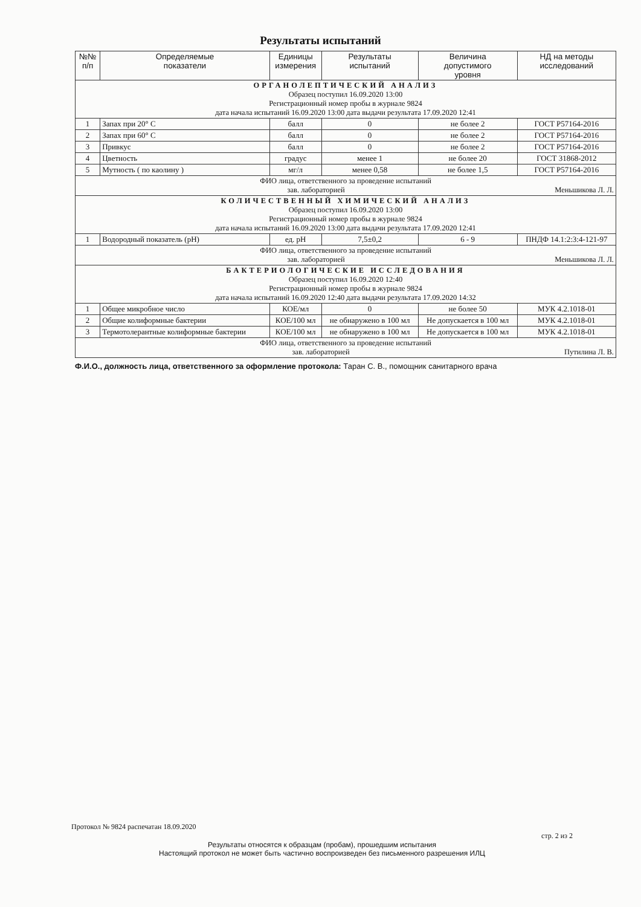Результаты испытаний
| №№ п/п | Определяемые показатели | Единицы измерения | Результаты испытаний | Величина допустимого уровня | НД на методы исследований |
| --- | --- | --- | --- | --- | --- |
| ОРГАНОЛЕПТИЧЕСКИЙ АНАЛИЗ Образец поступил 16.09.2020 13:00 Регистрационный номер пробы в журнале 9824 дата начала испытаний 16.09.2020 13:00 дата выдачи результата 17.09.2020 12:41 | | | | | |
| 1 | Запах при 20° С | балл | 0 | не более 2 | ГОСТ Р57164-2016 |
| 2 | Запах при 60° С | балл | 0 | не более 2 | ГОСТ Р57164-2016 |
| 3 | Привкус | балл | 0 | не более 2 | ГОСТ Р57164-2016 |
| 4 | Цветность | градус | менее 1 | не более 20 | ГОСТ 31868-2012 |
| 5 | Мутность ( по каолину ) | мг/л | менее 0,58 | не более 1,5 | ГОСТ Р57164-2016 |
| ФИО лица, ответственного за проведение испытаний зав. лабораторией Меньшикова Л. Л. | | | | | |
| КОЛИЧЕСТВЕННЫЙ ХИМИЧЕСКИЙ АНАЛИЗ Образец поступил 16.09.2020 13:00 Регистрационный номер пробы в журнале 9824 дата начала испытаний 16.09.2020 13:00 дата выдачи результата 17.09.2020 12:41 | | | | | |
| 1 | Водородный показатель (pH) | ед. pH | 7,5±0,2 | 6 - 9 | ПНДФ 14.1:2:3:4-121-97 |
| ФИО лица, ответственного за проведение испытаний зав. лабораторией Меньшикова Л. Л. | | | | | |
| БАКТЕРИОЛОГИЧЕСКИЕ ИССЛЕДОВАНИЯ Образец поступил 16.09.2020 12:40 Регистрационный номер пробы в журнале 9824 дата начала испытаний 16.09.2020 12:40 дата выдачи результата 17.09.2020 14:32 | | | | | |
| 1 | Общее микробное число | КОЕ/мл | 0 | не более 50 | МУК 4.2.1018-01 |
| 2 | Общие колиформные бактерии | КОЕ/100 мл | не обнаружено в 100 мл | Не допускается в 100 мл | МУК 4.2.1018-01 |
| 3 | Термотолерантные колиформные бактерии | КОЕ/100 мл | не обнаружено в 100 мл | Не допускается в 100 мл | МУК 4.2.1018-01 |
| ФИО лица, ответственного за проведение испытаний зав. лабораторией Путилина Л. В. | | | | | |
Ф.И.О., должность лица, ответственного за оформление протокола: Таран С. В., помощник санитарного врача
Протокол № 9824 распечатан 18.09.2020
стр. 2 из 2
Результаты относятся к образцам (пробам), прошедшим испытания
Настоящий протокол не может быть частично воспроизведен без письменного разрешения ИЛЦ